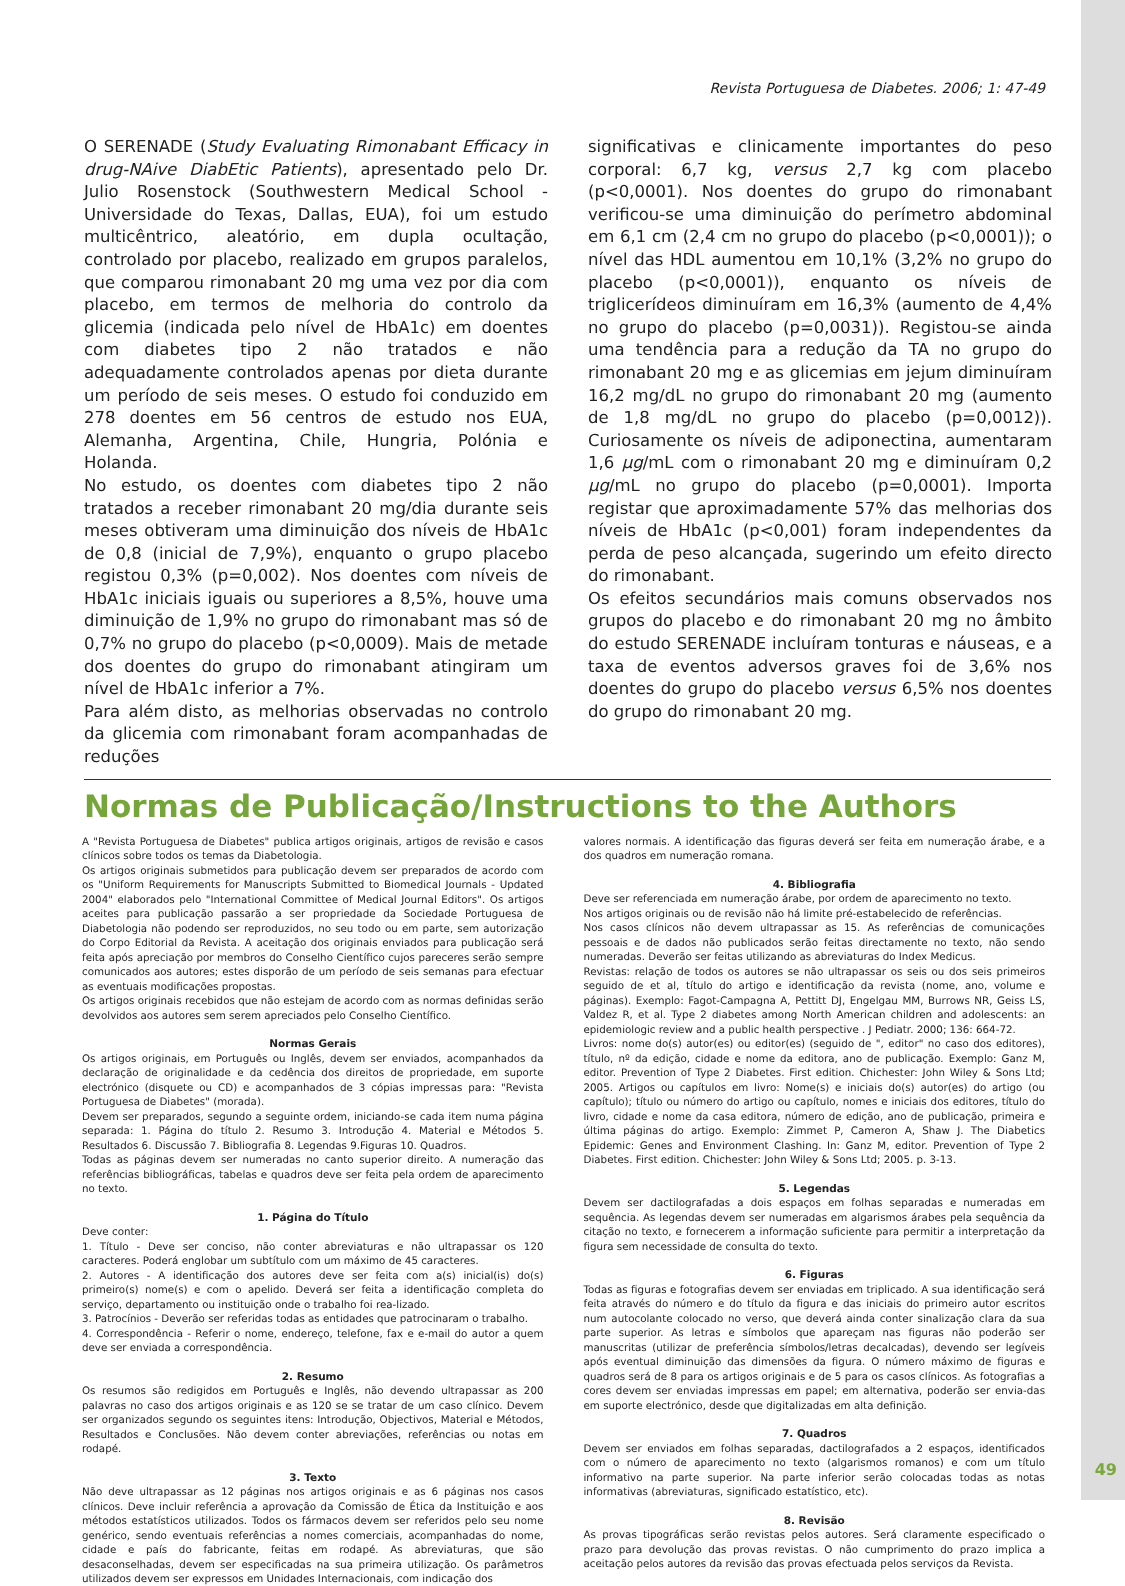Revista Portuguesa de Diabetes. 2006; 1: 47-49
O SERENADE (Study Evaluating Rimonabant Efficacy in drug-NAive DiabEtic Patients), apresentado pelo Dr. Julio Rosenstock (Southwestern Medical School - Universidade do Texas, Dallas, EUA), foi um estudo multicêntrico, aleatório, em dupla ocultação, controlado por placebo, realizado em grupos paralelos, que comparou rimonabant 20 mg uma vez por dia com placebo, em termos de melhoria do controlo da glicemia (indicada pelo nível de HbA1c) em doentes com diabetes tipo 2 não tratados e não adequadamente controlados apenas por dieta durante um período de seis meses. O estudo foi conduzido em 278 doentes em 56 centros de estudo nos EUA, Alemanha, Argentina, Chile, Hungria, Polónia e Holanda.
No estudo, os doentes com diabetes tipo 2 não tratados a receber rimonabant 20 mg/dia durante seis meses obtiveram uma diminuição dos níveis de HbA1c de 0,8 (inicial de 7,9%), enquanto o grupo placebo registou 0,3% (p=0,002). Nos doentes com níveis de HbA1c iniciais iguais ou superiores a 8,5%, houve uma diminuição de 1,9% no grupo do rimonabant mas só de 0,7% no grupo do placebo (p<0,0009). Mais de metade dos doentes do grupo do rimonabant atingiram um nível de HbA1c inferior a 7%.
Para além disto, as melhorias observadas no controlo da glicemia com rimonabant foram acompanhadas de reduções
significativas e clinicamente importantes do peso corporal: 6,7 kg, versus 2,7 kg com placebo (p<0,0001). Nos doentes do grupo do rimonabant verificou-se uma diminuição do perímetro abdominal em 6,1 cm (2,4 cm no grupo do placebo (p<0,0001)); o nível das HDL aumentou em 10,1% (3,2% no grupo do placebo (p<0,0001)), enquanto os níveis de triglicerídeos diminuíram em 16,3% (aumento de 4,4% no grupo do placebo (p=0,0031)). Registou-se ainda uma tendência para a redução da TA no grupo do rimonabant 20 mg e as glicemias em jejum diminuíram 16,2 mg/dL no grupo do rimonabant 20 mg (aumento de 1,8 mg/dL no grupo do placebo (p=0,0012)). Curiosamente os níveis de adiponectina, aumentaram 1,6 µg/mL com o rimonabant 20 mg e diminuíram 0,2 µg/mL no grupo do placebo (p=0,0001). Importa registar que aproximadamente 57% das melhorias dos níveis de HbA1c (p<0,001) foram independentes da perda de peso alcançada, sugerindo um efeito directo do rimonabant.
Os efeitos secundários mais comuns observados nos grupos do placebo e do rimonabant 20 mg no âmbito do estudo SERENADE incluíram tonturas e náuseas, e a taxa de eventos adversos graves foi de 3,6% nos doentes do grupo do placebo versus 6,5% nos doentes do grupo do rimonabant 20 mg.
Normas de Publicação/Instructions to the Authors
A "Revista Portuguesa de Diabetes" publica artigos originais, artigos de revisão e casos clínicos sobre todos os temas da Diabetologia.
Os artigos originais submetidos para publicação devem ser preparados de acordo com os "Uniform Requirements for Manuscripts Submitted to Biomedical Journals - Updated 2004" elaborados pelo "International Committee of Medical Journal Editors". Os artigos aceites para publicação passarão a ser propriedade da Sociedade Portuguesa de Diabetologia não podendo ser reproduzidos, no seu todo ou em parte, sem autorização do Corpo Editorial da Revista. A aceitação dos originais enviados para publicação será feita após apreciação por membros do Conselho Científico cujos pareceres serão sempre comunicados aos autores; estes disporão de um período de seis semanas para efectuar as eventuais modificações propostas.
Os artigos originais recebidos que não estejam de acordo com as normas definidas serão devolvidos aos autores sem serem apreciados pelo Conselho Científico.
Normas Gerais
Os artigos originais, em Português ou Inglês, devem ser enviados, acompanhados da declaração de originalidade e da cedência dos direitos de propriedade, em suporte electrónico (disquete ou CD) e acompanhados de 3 cópias impressas para: "Revista Portuguesa de Diabetes" (morada).
Devem ser preparados, segundo a seguinte ordem, iniciando-se cada item numa página separada: 1. Página do título 2. Resumo 3. Introdução 4. Material e Métodos 5. Resultados 6. Discussão 7. Bibliografia 8. Legendas 9.Figuras 10. Quadros.
Todas as páginas devem ser numeradas no canto superior direito. A numeração das referências bibliográficas, tabelas e quadros deve ser feita pela ordem de aparecimento no texto.
1. Página do Título
Deve conter:
1. Título - Deve ser conciso, não conter abreviaturas e não ultrapassar os 120 caracteres. Poderá englobar um subtítulo com um máximo de 45 caracteres.
2. Autores - A identificação dos autores deve ser feita com a(s) inicial(is) do(s) primeiro(s) nome(s) e com o apelido. Deverá ser feita a identificação completa do serviço, departamento ou instituição onde o trabalho foi rea-lizado.
3. Patrocínios - Deverão ser referidas todas as entidades que patrocinaram o trabalho.
4. Correspondência - Referir o nome, endereço, telefone, fax e e-mail do autor a quem deve ser enviada a correspondência.
2. Resumo
Os resumos são redigidos em Português e Inglês, não devendo ultrapassar as 200 palavras no caso dos artigos originais e as 120 se se tratar de um caso clínico. Devem ser organizados segundo os seguintes itens: Introdução, Objectivos, Material e Métodos, Resultados e Conclusões. Não devem conter abreviações, referências ou notas em rodapé.
3. Texto
Não deve ultrapassar as 12 páginas nos artigos originais e as 6 páginas nos casos clínicos. Deve incluir referência a aprovação da Comissão de Ética da Instituição e aos métodos estatísticos utilizados. Todos os fármacos devem ser referidos pelo seu nome genérico, sendo eventuais referências a nomes comerciais, acompanhadas do nome, cidade e país do fabricante, feitas em rodapé. As abreviaturas, que são desaconselhadas, devem ser especificadas na sua primeira utilização. Os parâmetros utilizados devem ser expressos em Unidades Internacionais, com indicação dos
valores normais. A identificação das figuras deverá ser feita em numeração árabe, e a dos quadros em numeração romana.
4. Bibliografia
Deve ser referenciada em numeração árabe, por ordem de aparecimento no texto.
Nos artigos originais ou de revisão não há limite pré-estabelecido de referências.
Nos casos clínicos não devem ultrapassar as 15. As referências de comunicações pessoais e de dados não publicados serão feitas directamente no texto, não sendo numeradas. Deverão ser feitas utilizando as abreviaturas do Index Medicus.
Revistas: relação de todos os autores se não ultrapassar os seis ou dos seis primeiros seguido de et al, título do artigo e identificação da revista (nome, ano, volume e páginas). Exemplo: Fagot-Campagna A, Pettitt DJ, Engelgau MM, Burrows NR, Geiss LS, Valdez R, et al. Type 2 diabetes among North American children and adolescents: an epidemiologic review and a public health perspective . J Pediatr. 2000; 136: 664-72.
Livros: nome do(s) autor(es) ou editor(es) (seguido de ", editor" no caso dos editores), título, nº da edição, cidade e nome da editora, ano de publicação. Exemplo: Ganz M, editor. Prevention of Type 2 Diabetes. First edition. Chichester: John Wiley & Sons Ltd; 2005. Artigos ou capítulos em livro: Nome(s) e iniciais do(s) autor(es) do artigo (ou capítulo); título ou número do artigo ou capítulo, nomes e iniciais dos editores, título do livro, cidade e nome da casa editora, número de edição, ano de publicação, primeira e última páginas do artigo. Exemplo: Zimmet P, Cameron A, Shaw J. The Diabetics Epidemic: Genes and Environment Clashing. In: Ganz M, editor. Prevention of Type 2 Diabetes. First edition. Chichester: John Wiley & Sons Ltd; 2005. p. 3-13.
5. Legendas
Devem ser dactilografadas a dois espaços em folhas separadas e numeradas em sequência. As legendas devem ser numeradas em algarismos árabes pela sequência da citação no texto, e fornecerem a informação suficiente para permitir a interpretação da figura sem necessidade de consulta do texto.
6. Figuras
Todas as figuras e fotografias devem ser enviadas em triplicado. A sua identificação será feita através do número e do título da figura e das iniciais do primeiro autor escritos num autocolante colocado no verso, que deverá ainda conter sinalização clara da sua parte superior. As letras e símbolos que apareçam nas figuras não poderão ser manuscritas (utilizar de preferência símbolos/letras decalcadas), devendo ser legíveis após eventual diminuição das dimensões da figura. O número máximo de figuras e quadros será de 8 para os artigos originais e de 5 para os casos clínicos. As fotografias a cores devem ser enviadas impressas em papel; em alternativa, poderão ser envia-das em suporte electrónico, desde que digitalizadas em alta definição.
7. Quadros
Devem ser enviados em folhas separadas, dactilografados a 2 espaços, identificados com o número de aparecimento no texto (algarismos romanos) e com um título informativo na parte superior. Na parte inferior serão colocadas todas as notas informativas (abreviaturas, significado estatístico, etc).
8. Revisão
As provas tipográficas serão revistas pelos autores. Será claramente especificado o prazo para devolução das provas revistas. O não cumprimento do prazo implica a aceitação pelos autores da revisão das provas efectuada pelos serviços da Revista.
49